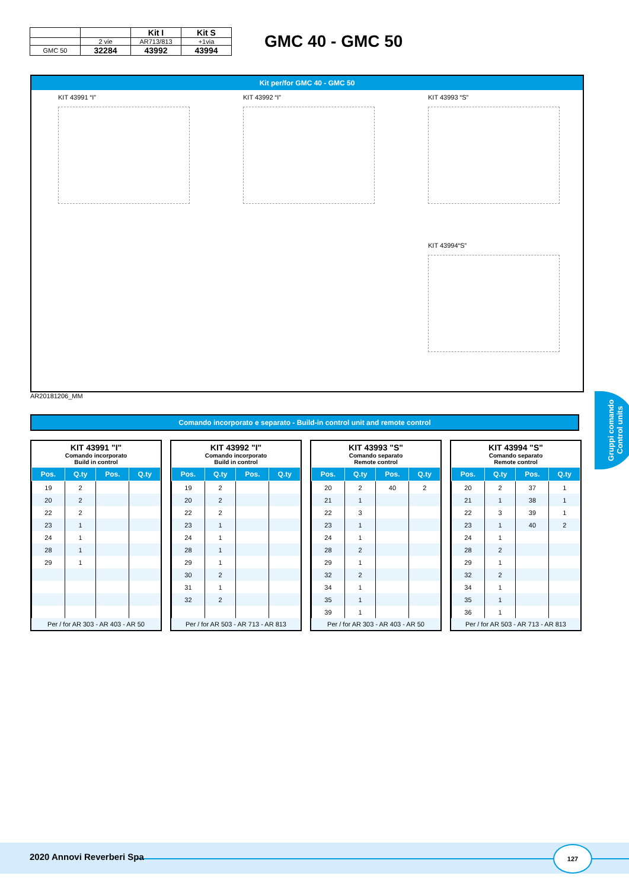| | | Kit I | Kit S |
| | 2 vie | AR713/813 | +1via |
| GMC 50 | 32284 | 43992 | 43994 |
GMC 40 - GMC 50
Kit per/for GMC 40 - GMC 50
KIT 43991 “I”
KIT 43992 “I”
KIT 43993 “S”
KIT 43994“S”
AR20181206_MM
Comando incorporato e separato - Build-in control unit and remote control
KIT 43991 "I"
Comando incorporato
Build in control
| Pos. | Q.ty | Pos. | Q.ty |
| --- | --- | --- | --- |
| 19 | 2 | | |
| 20 | 2 | | |
| 22 | 2 | | |
| 23 | 1 | | |
| 24 | 1 | | |
| 28 | 1 | | |
| 29 | 1 | | |
Per / for AR 303 - AR 403 - AR 50
KIT 43992 "I"
Comando incorporato
Build in control
| Pos. | Q.ty | Pos. | Q.ty |
| --- | --- | --- | --- |
| 19 | 2 | | |
| 20 | 2 | | |
| 22 | 2 | | |
| 23 | 1 | | |
| 24 | 1 | | |
| 28 | 1 | | |
| 29 | 1 | | |
| 30 | 2 | | |
| 31 | 1 | | |
| 32 | 2 | | |
Per / for AR 503 - AR 713 - AR 813
KIT 43993 "S"
Comando separato
Remote control
| Pos. | Q.ty | Pos. | Q.ty |
| --- | --- | --- | --- |
| 20 | 2 | 40 | 2 |
| 21 | 1 | | |
| 22 | 3 | | |
| 23 | 1 | | |
| 24 | 1 | | |
| 28 | 2 | | |
| 29 | 1 | | |
| 32 | 2 | | |
| 34 | 1 | | |
| 35 | 1 | | |
| 39 | 1 | | |
Per / for AR 303 - AR 403 - AR 50
KIT 43994 "S"
Comando separato
Remote control
| Pos. | Q.ty | Pos. | Q.ty |
| --- | --- | --- | --- |
| 20 | 2 | 37 | 1 |
| 21 | 1 | 38 | 1 |
| 22 | 3 | 39 | 1 |
| 23 | 1 | 40 | 2 |
| 24 | 1 | | |
| 28 | 2 | | |
| 29 | 1 | | |
| 32 | 2 | | |
| 34 | 1 | | |
| 35 | 1 | | |
| 36 | 1 | | |
Per / for AR 503 - AR 713 - AR 813
Gruppi comando
Control units
2020 Annovi Reverberi Spa
127